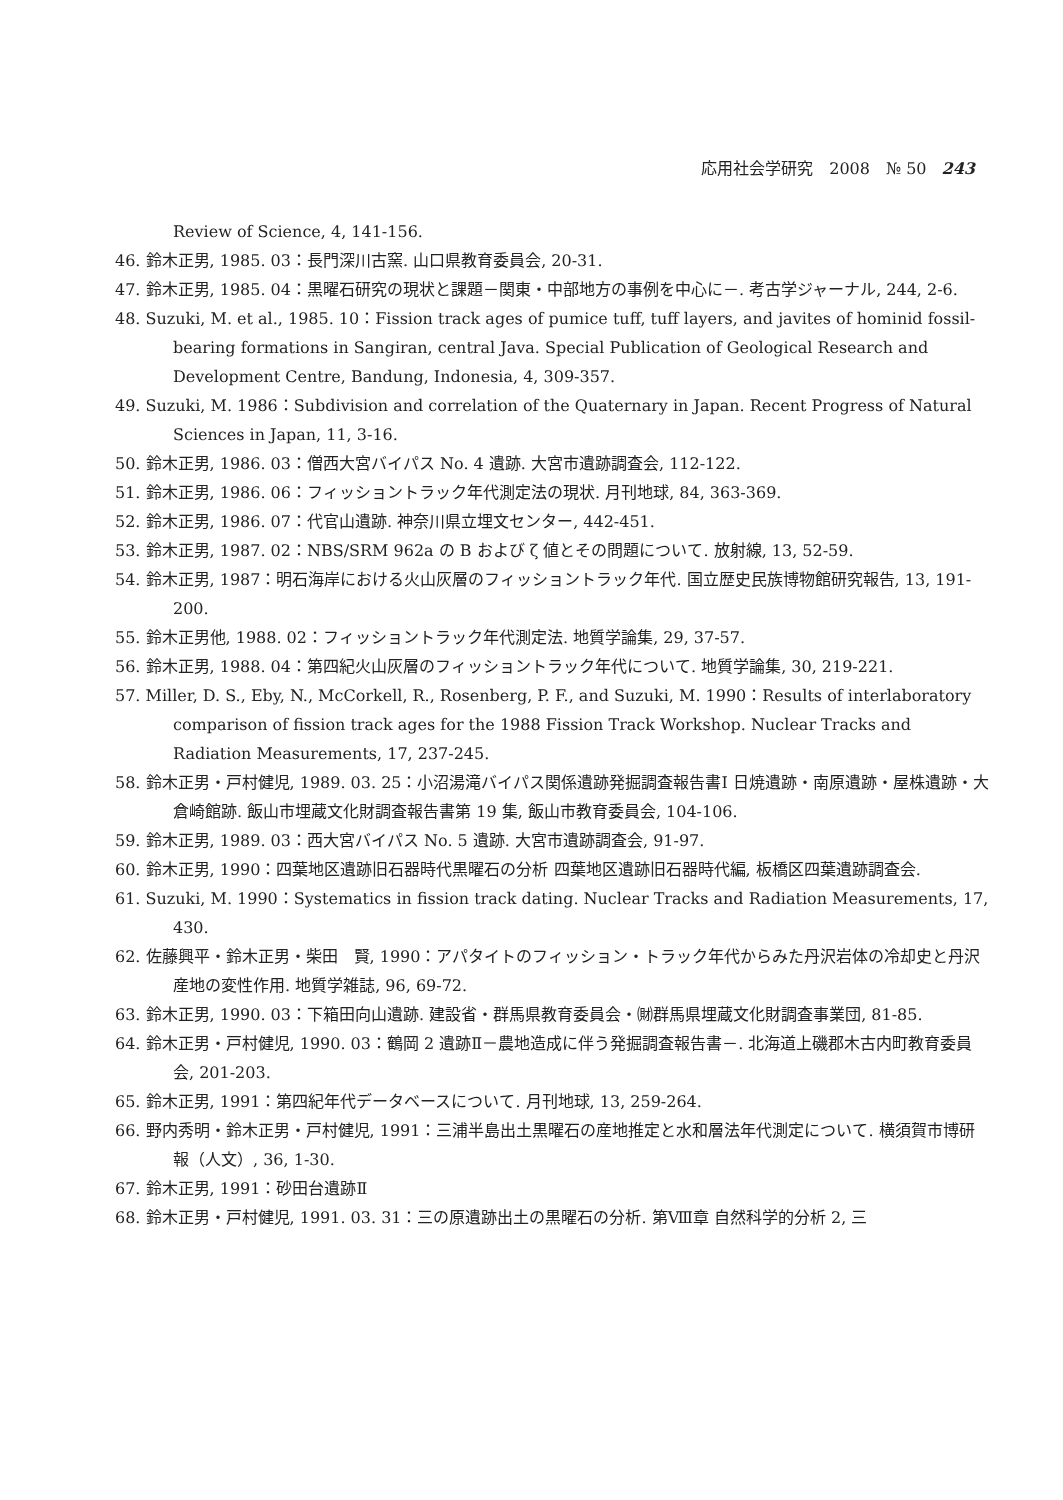応用社会学研究　2008　№ 50 243
Review of Science, 4, 141-156.
46. 鈴木正男, 1985. 03：長門深川古窯. 山口県教育委員会, 20-31.
47. 鈴木正男, 1985. 04：黒曜石研究の現状と課題－関東・中部地方の事例を中心に－. 考古学ジャーナル, 244, 2-6.
48. Suzuki, M. et al., 1985. 10：Fission track ages of pumice tuff, tuff layers, and javites of hominid fossil-bearing formations in Sangiran, central Java. Special Publication of Geological Research and Development Centre, Bandung, Indonesia, 4, 309-357.
49. Suzuki, M. 1986：Subdivision and correlation of the Quaternary in Japan. Recent Progress of Natural Sciences in Japan, 11, 3-16.
50. 鈴木正男, 1986. 03：僧西大宮バイパス No. 4 遺跡. 大宮市遺跡調査会, 112-122.
51. 鈴木正男, 1986. 06：フィッショントラック年代測定法の現状. 月刊地球, 84, 363-369.
52. 鈴木正男, 1986. 07：代官山遺跡. 神奈川県立埋文センター, 442-451.
53. 鈴木正男, 1987. 02：NBS/SRM 962a の B および ζ 値とその問題について. 放射線, 13, 52-59.
54. 鈴木正男, 1987：明石海岸における火山灰層のフィッショントラック年代. 国立歴史民族博物館研究報告, 13, 191-200.
55. 鈴木正男他, 1988. 02：フィッショントラック年代測定法. 地質学論集, 29, 37-57.
56. 鈴木正男, 1988. 04：第四紀火山灰層のフィッショントラック年代について. 地質学論集, 30, 219-221.
57. Miller, D. S., Eby, N., McCorkell, R., Rosenberg, P. F., and Suzuki, M. 1990：Results of interlaboratory comparison of fission track ages for the 1988 Fission Track Workshop. Nuclear Tracks and Radiation Measurements, 17, 237-245.
58. 鈴木正男・戸村健児, 1989. 03. 25：小沼湯滝バイパス関係遺跡発掘調査報告書Ⅰ 日焼遺跡・南原遺跡・屋株遺跡・大倉崎館跡. 飯山市埋蔵文化財調査報告書第 19 集, 飯山市教育委員会, 104-106.
59. 鈴木正男, 1989. 03：西大宮バイパス No. 5 遺跡. 大宮市遺跡調査会, 91-97.
60. 鈴木正男, 1990：四葉地区遺跡旧石器時代黒曜石の分析 四葉地区遺跡旧石器時代編, 板橋区四葉遺跡調査会.
61. Suzuki, M. 1990：Systematics in fission track dating. Nuclear Tracks and Radiation Measurements, 17, 430.
62. 佐藤興平・鈴木正男・柴田　賢, 1990：アパタイトのフィッション・トラック年代からみた丹沢岩体の冷却史と丹沢産地の変性作用. 地質学雑誌, 96, 69-72.
63. 鈴木正男, 1990. 03：下箱田向山遺跡. 建設省・群馬県教育委員会・㈶群馬県埋蔵文化財調査事業団, 81-85.
64. 鈴木正男・戸村健児, 1990. 03：鶴岡 2 遺跡Ⅱ－農地造成に伴う発掘調査報告書－. 北海道上磯郡木古内町教育委員会, 201-203.
65. 鈴木正男, 1991：第四紀年代データベースについて. 月刊地球, 13, 259-264.
66. 野内秀明・鈴木正男・戸村健児, 1991：三浦半島出土黒曜石の産地推定と水和層法年代測定について. 横須賀市博研報（人文）, 36, 1-30.
67. 鈴木正男, 1991：砂田台遺跡Ⅱ
68. 鈴木正男・戸村健児, 1991. 03. 31：三の原遺跡出土の黒曜石の分析. 第Ⅷ章 自然科学的分析 2, 三